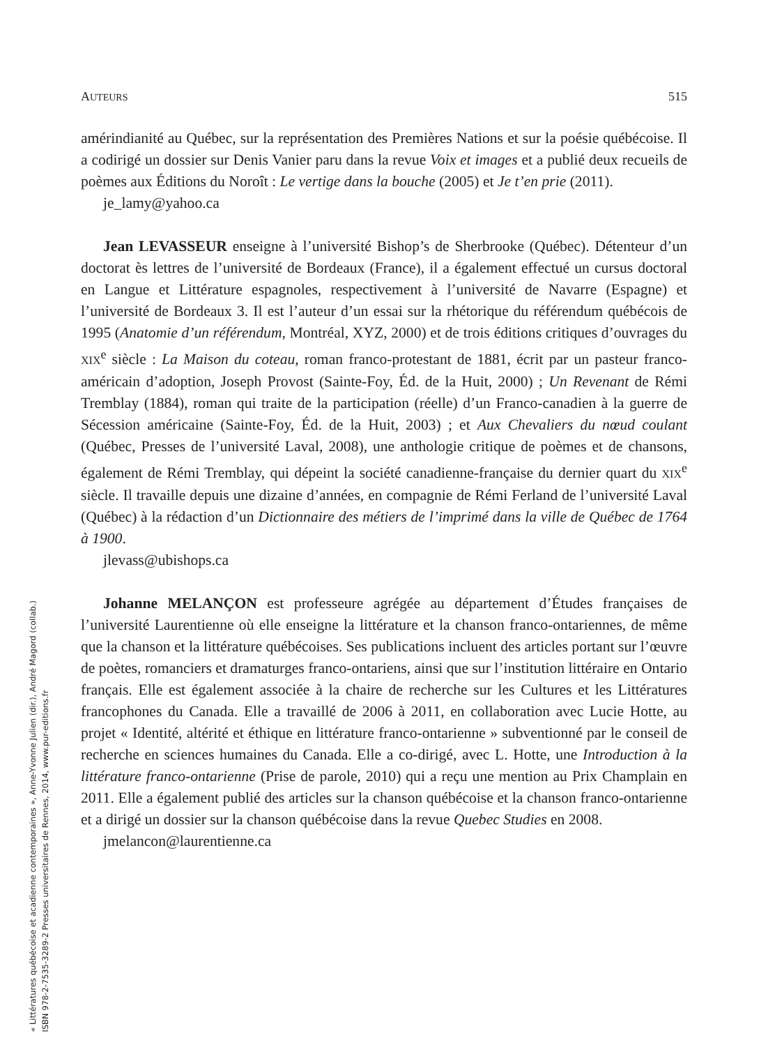AUTEURS 515
amérindianité au Québec, sur la représentation des Premières Nations et sur la poésie québécoise. Il a codirigé un dossier sur Denis Vanier paru dans la revue Voix et images et a publié deux recueils de poèmes aux Éditions du Noroît : Le vertige dans la bouche (2005) et Je t’en prie (2011).
je_lamy@yahoo.ca
Jean LEVASSEUR enseigne à l’université Bishop’s de Sherbrooke (Québec). Détenteur d’un doctorat ès lettres de l’université de Bordeaux (France), il a également effectué un cursus doctoral en Langue et Littérature espagnoles, respectivement à l’université de Navarre (Espagne) et l’université de Bordeaux 3. Il est l’auteur d’un essai sur la rhétorique du référendum québécois de 1995 (Anatomie d’un référendum, Montréal, XYZ, 2000) et de trois éditions critiques d’ouvrages du XIX<sup>e</sup> siècle : La Maison du coteau, roman franco-protestant de 1881, écrit par un pasteur franco-américain d’adoption, Joseph Provost (Sainte-Foy, Éd. de la Huit, 2000) ; Un Revenant de Rémi Tremblay (1884), roman qui traite de la participation (réelle) d’un Franco-canadien à la guerre de Sécession américaine (Sainte-Foy, Éd. de la Huit, 2003) ; et Aux Chevaliers du nœud coulant (Québec, Presses de l’université Laval, 2008), une anthologie critique de poèmes et de chansons, également de Rémi Tremblay, qui dépeint la société canadienne-française du dernier quart du XIX<sup>e</sup> siècle. Il travaille depuis une dizaine d’années, en compagnie de Rémi Ferland de l’université Laval (Québec) à la rédaction d’un Dictionnaire des métiers de l’imprimé dans la ville de Québec de 1764 à 1900.
jlevass@ubishops.ca
Johanne MELANÇON est professeure agrégée au département d’Études françaises de l’université Laurentienne où elle enseigne la littérature et la chanson franco-ontariennes, de même que la chanson et la littérature québécoises. Ses publications incluent des articles portant sur l’œuvre de poètes, romanciers et dramaturges franco-ontariens, ainsi que sur l’institution littéraire en Ontario français. Elle est également associée à la chaire de recherche sur les Cultures et les Littératures francophones du Canada. Elle a travaillé de 2006 à 2011, en collaboration avec Lucie Hotte, au projet « Identité, altérité et éthique en littérature franco-ontarienne » subventionné par le conseil de recherche en sciences humaines du Canada. Elle a co-dirigé, avec L. Hotte, une Introduction à la littérature franco-ontarienne (Prise de parole, 2010) qui a reçu une mention au Prix Champlain en 2011. Elle a également publié des articles sur la chanson québécoise et la chanson franco-ontarienne et a dirigé un dossier sur la chanson québécoise dans la revue Quebec Studies en 2008.
jmelancon@laurentienne.ca
« Littératures québécoise et acadienne contemporaines », Anne-Yvonne Julien (dir.), André Magord (collab.)
ISBN 978-2-7535-3289-2 Presses universitaires de Rennes, 2014, www.pur-editions.fr